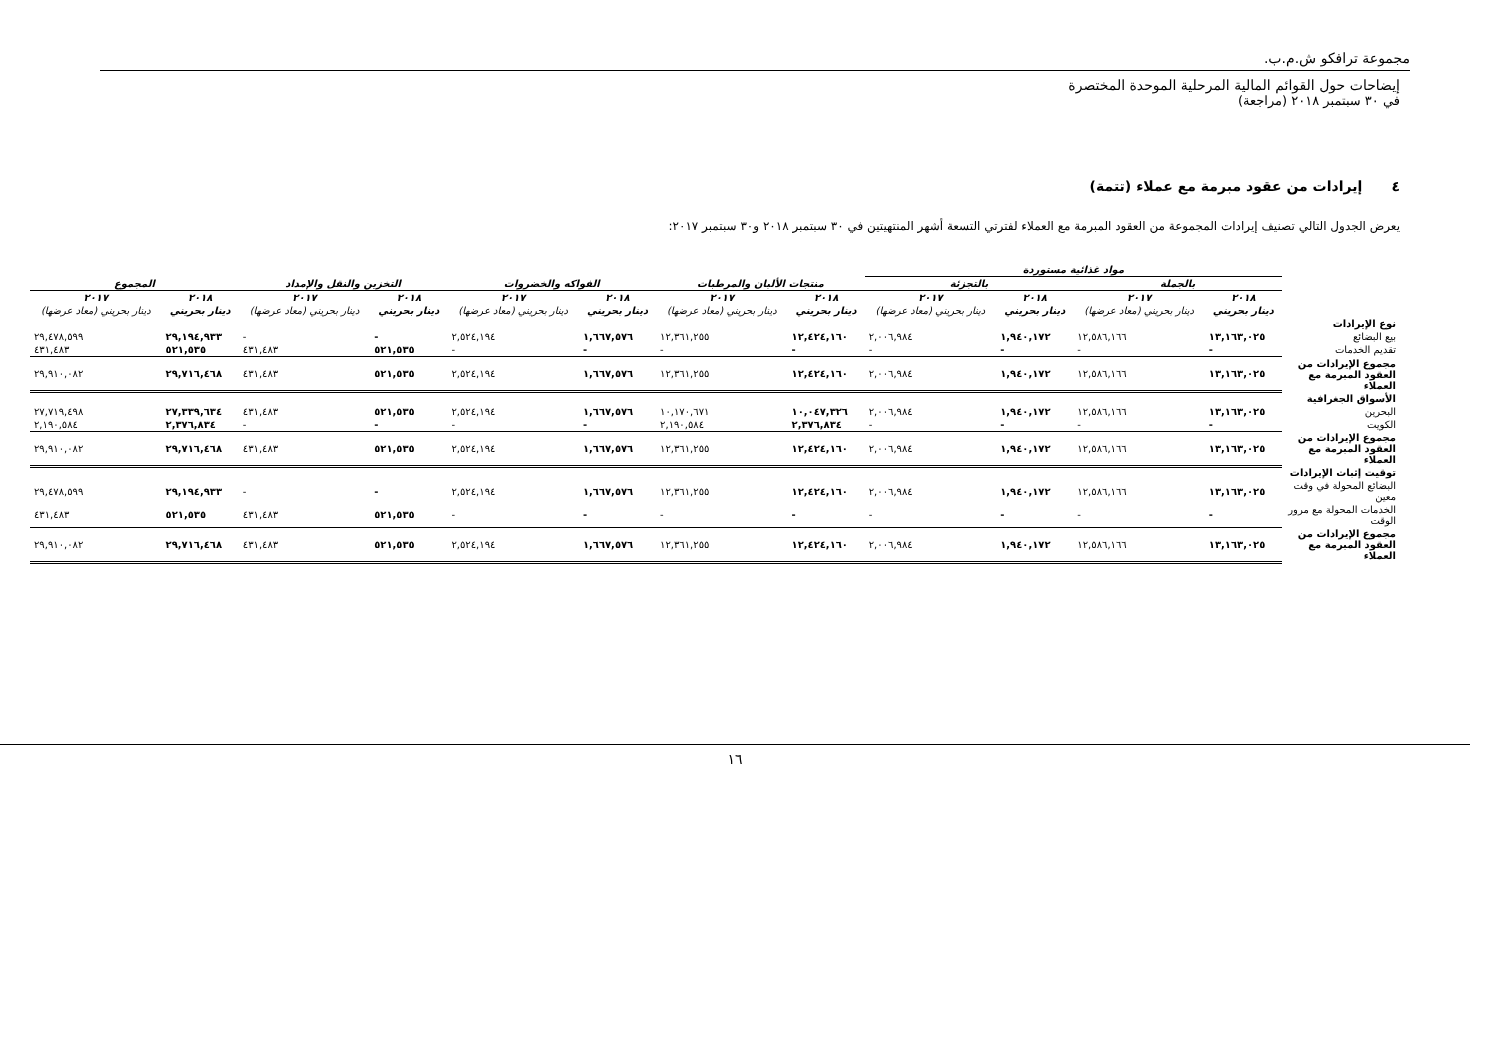مجموعة ترافكو ش.م.ب.
إيضاحات حول القوائم المالية المرحلية الموحدة المختصرة
في ٣٠ سبتمبر ٢٠١٨ (مراجعة)
٤ إيرادات من عقود مبرمة مع عملاء (تتمة)
يعرض الجدول التالي تصنيف إيرادات المجموعة من العقود المبرمة مع العملاء لفترتي التسعة أشهر المنتهيتين في ٣٠ سبتمبر ٢٠١٨ و٣٠ سبتمبر ٢٠١٧:
| | مواد غذائية مستوردة | | | | | | | | | | | |
| | بالجملة | | بالتجزئة | | منتجات الألبان والمرطبات | | الفواكه والخضروات | | التخزين والنقل والإمداد | | المجموع | |
| | ٢٠١٨ | ٢٠١٧ | ٢٠١٨ | ٢٠١٧ | ٢٠١٨ | ٢٠١٧ | ٢٠١٨ | ٢٠١٧ | ٢٠١٨ | ٢٠١٧ | ٢٠١٨ | ٢٠١٧ |
| | دينار بحريني | دينار بحريني (معاد عرضها) | دينار بحريني | دينار بحريني (معاد عرضها) | دينار بحريني | دينار بحريني (معاد عرضها) | دينار بحريني | دينار بحريني (معاد عرضها) | دينار بحريني | دينار بحريني (معاد عرضها) | دينار بحريني | دينار بحريني (معاد عرضها) |
| نوع الإيرادات | | | | | | | | | | | | |
| بيع البضائع | ١٣,١٦٣,٠٢٥ | ١٢,٥٨٦,١٦٦ | ١,٩٤٠,١٧٢ | ٢,٠٠٦,٩٨٤ | ١٢,٤٢٤,١٦٠ | ١٢,٣٦١,٢٥٥ | ١,٦٦٧,٥٧٦ | ٢,٥٢٤,١٩٤ | - | - | ٢٩,١٩٤,٩٣٣ | ٢٩,٤٧٨,٥٩٩ |
| تقديم الخدمات | - | - | - | - | - | - | - | - | ٥٢١,٥٣٥ | ٤٣١,٤٨٣ | ٥٢١,٥٣٥ | ٤٣١,٤٨٣ |
| مجموع الإيرادات من العقود المبرمة مع العملاء | ١٣,١٦٣,٠٢٥ | ١٢,٥٨٦,١٦٦ | ١,٩٤٠,١٧٢ | ٢,٠٠٦,٩٨٤ | ١٢,٤٢٤,١٦٠ | ١٢,٣٦١,٢٥٥ | ١,٦٦٧,٥٧٦ | ٢,٥٢٤,١٩٤ | ٥٢١,٥٣٥ | ٤٣١,٤٨٣ | ٢٩,٧١٦,٤٦٨ | ٢٩,٩١٠,٠٨٢ |
| الأسواق الجغرافية | | | | | | | | | | | | |
| البحرين | ١٣,١٦٣,٠٢٥ | ١٢,٥٨٦,١٦٦ | ١,٩٤٠,١٧٢ | ٢,٠٠٦,٩٨٤ | ١٠,٠٤٧,٣٢٦ | ١٠,١٧٠,٦٧١ | ١,٦٦٧,٥٧٦ | ٢,٥٢٤,١٩٤ | ٥٢١,٥٣٥ | ٤٣١,٤٨٣ | ٢٧,٣٣٩,٦٣٤ | ٢٧,٧١٩,٤٩٨ |
| الكويت | - | - | - | - | ٢,٣٧٦,٨٣٤ | ٢,١٩٠,٥٨٤ | - | - | - | - | ٢,٣٧٦,٨٣٤ | ٢,١٩٠,٥٨٤ |
| مجموع الإيرادات من العقود المبرمة مع العملاء | ١٣,١٦٣,٠٢٥ | ١٢,٥٨٦,١٦٦ | ١,٩٤٠,١٧٢ | ٢,٠٠٦,٩٨٤ | ١٢,٤٢٤,١٦٠ | ١٢,٣٦١,٢٥٥ | ١,٦٦٧,٥٧٦ | ٢,٥٢٤,١٩٤ | ٥٢١,٥٣٥ | ٤٣١,٤٨٣ | ٢٩,٧١٦,٤٦٨ | ٢٩,٩١٠,٠٨٢ |
| توقيت إثبات الإيرادات | | | | | | | | | | | | |
| البضائع المحولة في وقت معين | ١٣,١٦٣,٠٢٥ | ١٢,٥٨٦,١٦٦ | ١,٩٤٠,١٧٢ | ٢,٠٠٦,٩٨٤ | ١٢,٤٢٤,١٦٠ | ١٢,٣٦١,٢٥٥ | ١,٦٦٧,٥٧٦ | ٢,٥٢٤,١٩٤ | - | - | ٢٩,١٩٤,٩٣٣ | ٢٩,٤٧٨,٥٩٩ |
| الخدمات المحولة مع مرور الوقت | - | - | - | - | - | - | - | - | ٥٢١,٥٣٥ | ٤٣١,٤٨٣ | ٥٢١,٥٣٥ | ٤٣١,٤٨٣ |
| مجموع الإيرادات من العقود المبرمة مع العملاء | ١٣,١٦٣,٠٢٥ | ١٢,٥٨٦,١٦٦ | ١,٩٤٠,١٧٢ | ٢,٠٠٦,٩٨٤ | ١٢,٤٢٤,١٦٠ | ١٢,٣٦١,٢٥٥ | ١,٦٦٧,٥٧٦ | ٢,٥٢٤,١٩٤ | ٥٢١,٥٣٥ | ٤٣١,٤٨٣ | ٢٩,٧١٦,٤٦٨ | ٢٩,٩١٠,٠٨٢ |
١٦